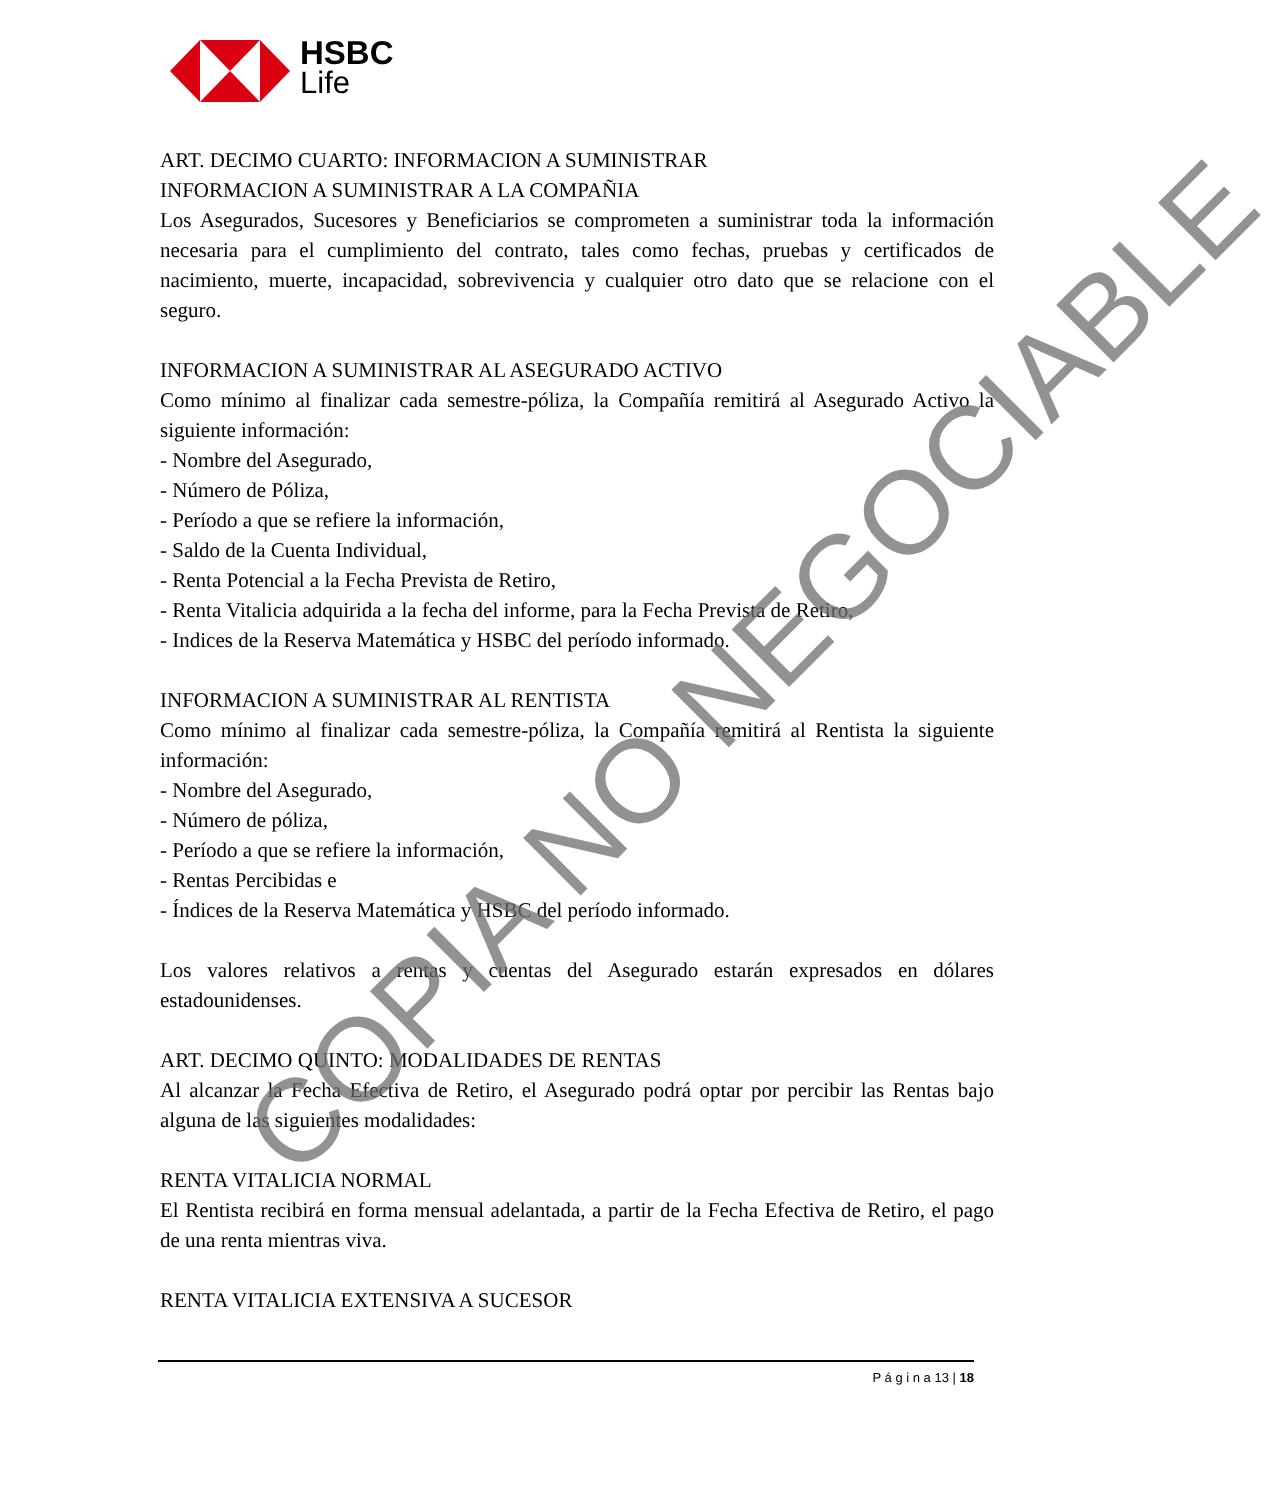HSBC
Life
ART. DECIMO CUARTO: INFORMACION A SUMINISTRAR
INFORMACION A SUMINISTRAR A LA COMPAÑIA
Los Asegurados, Sucesores y Beneficiarios se comprometen a suministrar toda la información necesaria para el cumplimiento del contrato, tales como fechas, pruebas y certificados de nacimiento, muerte, incapacidad, sobrevivencia y cualquier otro dato que se relacione con el seguro.
INFORMACION A SUMINISTRAR AL ASEGURADO ACTIVO
Como mínimo al finalizar cada semestre-póliza, la Compañía remitirá al Asegurado Activo la siguiente información:
- Nombre del Asegurado,
- Número de Póliza,
- Período a que se refiere la información,
- Saldo de la Cuenta Individual,
- Renta Potencial a la Fecha Prevista de Retiro,
- Renta Vitalicia adquirida a la fecha del informe, para la Fecha Prevista de Retiro,
- Indices de la Reserva Matemática y HSBC del período informado.
INFORMACION A SUMINISTRAR AL RENTISTA
Como mínimo al finalizar cada semestre-póliza, la Compañía remitirá al Rentista la siguiente información:
- Nombre del Asegurado,
- Número de póliza,
- Período a que se refiere la información,
- Rentas Percibidas e
- Índices de la Reserva Matemática y HSBC del período informado.
Los valores relativos a rentas y cuentas del Asegurado estarán expresados en dólares estadounidenses.
ART. DECIMO QUINTO: MODALIDADES DE RENTAS
Al alcanzar la Fecha Efectiva de Retiro, el Asegurado podrá optar por percibir las Rentas bajo alguna de las siguientes modalidades:
RENTA VITALICIA NORMAL
El Rentista recibirá en forma mensual adelantada, a partir de la Fecha Efectiva de Retiro, el pago de una renta mientras viva.
RENTA VITALICIA EXTENSIVA A SUCESOR
P á g i n a 13 | 18
COPIA NO NEGOCIABLE